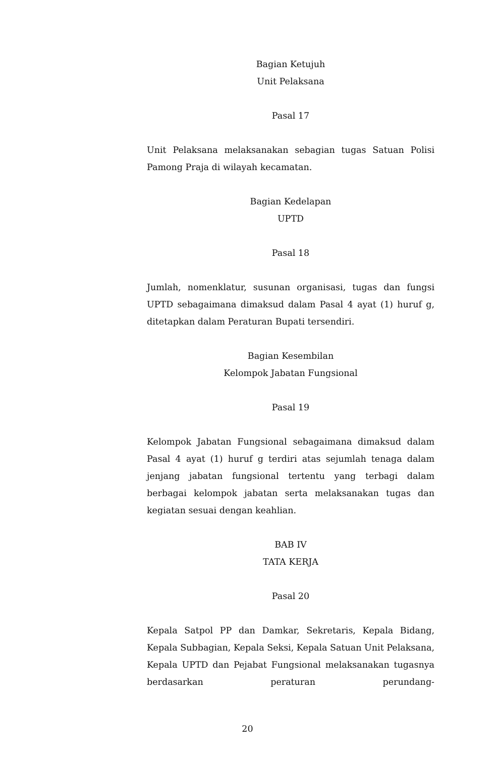Bagian Ketujuh
Unit Pelaksana
Pasal 17
Unit Pelaksana melaksanakan sebagian tugas Satuan Polisi Pamong Praja di wilayah kecamatan.
Bagian Kedelapan
UPTD
Pasal 18
Jumlah, nomenklatur, susunan organisasi, tugas dan fungsi UPTD sebagaimana dimaksud dalam Pasal 4 ayat (1) huruf g, ditetapkan dalam Peraturan Bupati tersendiri.
Bagian Kesembilan
Kelompok Jabatan Fungsional
Pasal 19
Kelompok Jabatan Fungsional sebagaimana dimaksud dalam Pasal 4 ayat (1) huruf g terdiri atas sejumlah tenaga dalam jenjang jabatan fungsional tertentu yang terbagi dalam berbagai kelompok jabatan serta melaksanakan tugas dan kegiatan sesuai dengan keahlian.
BAB IV
TATA KERJA
Pasal 20
Kepala Satpol PP dan Damkar, Sekretaris, Kepala Bidang, Kepala Subbagian, Kepala Seksi, Kepala Satuan Unit Pelaksana, Kepala UPTD dan Pejabat Fungsional melaksanakan tugasnya berdasarkan peraturan perundang-
20